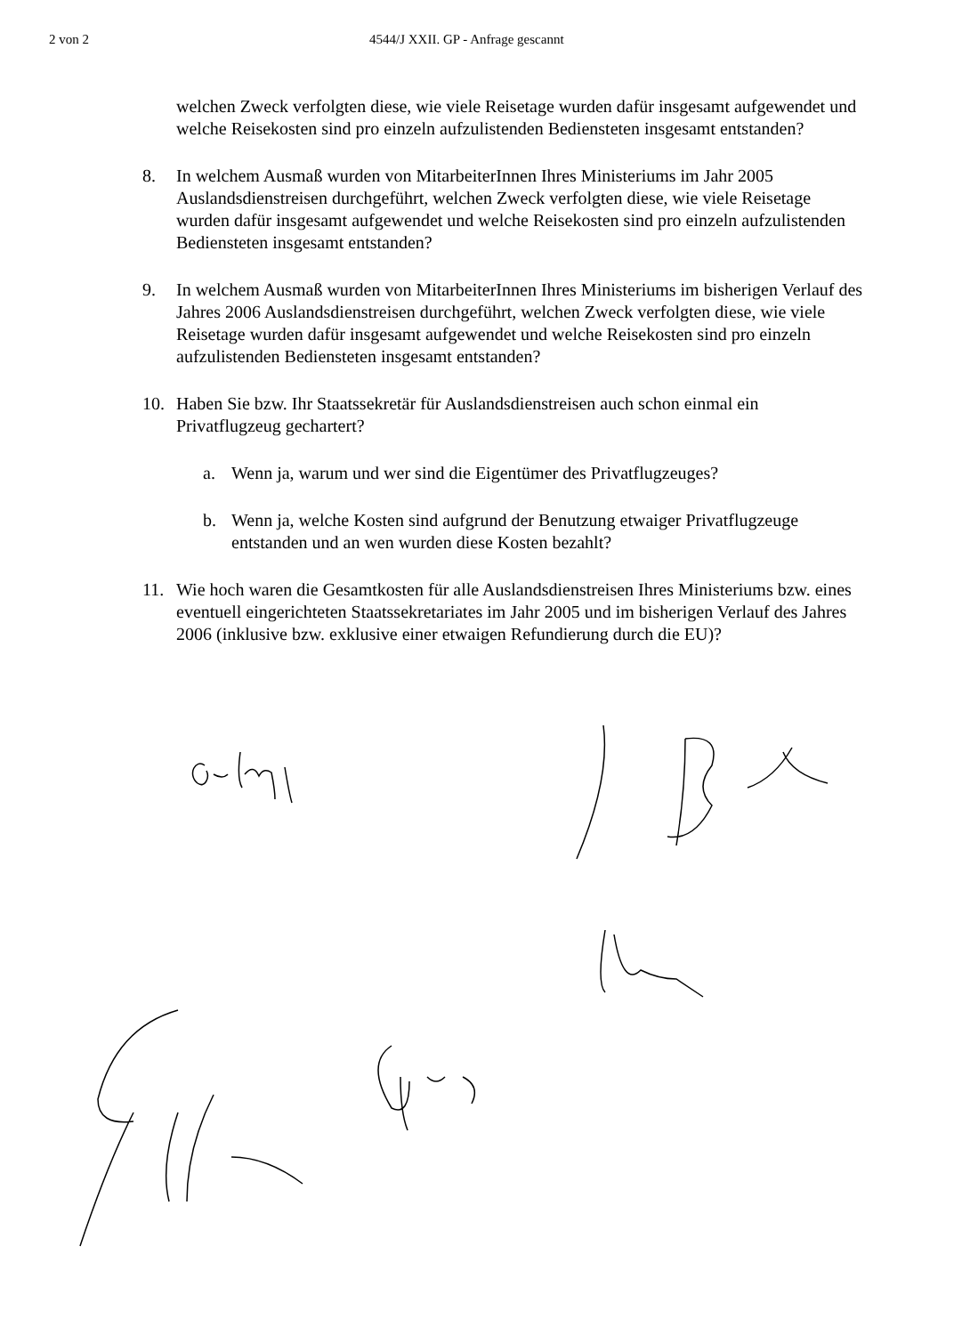2 von 2 4544/J XXII. GP - Anfrage gescannt
welchen Zweck verfolgten diese, wie viele Reisetage wurden dafür insgesamt aufgewendet und welche Reisekosten sind pro einzeln aufzulistenden Bediensteten insgesamt entstanden?
8. In welchem Ausmaß wurden von MitarbeiterInnen Ihres Ministeriums im Jahr 2005 Auslandsdienstreisen durchgeführt, welchen Zweck verfolgten diese, wie viele Reisetage wurden dafür insgesamt aufgewendet und welche Reisekosten sind pro einzeln aufzulistenden Bediensteten insgesamt entstanden?
9. In welchem Ausmaß wurden von MitarbeiterInnen Ihres Ministeriums im bisherigen Verlauf des Jahres 2006 Auslandsdienstreisen durchgeführt, welchen Zweck verfolgten diese, wie viele Reisetage wurden dafür insgesamt aufgewendet und welche Reisekosten sind pro einzeln aufzulistenden Bediensteten insgesamt entstanden?
10. Haben Sie bzw. Ihr Staatssekretär für Auslandsdienstreisen auch schon einmal ein Privatflugzeug gechartert?
a. Wenn ja, warum und wer sind die Eigentümer des Privatflugzeuges?
b. Wenn ja, welche Kosten sind aufgrund der Benutzung etwaiger Privatflugzeuge entstanden und an wen wurden diese Kosten bezahlt?
11. Wie hoch waren die Gesamtkosten für alle Auslandsdienstreisen Ihres Ministeriums bzw. eines eventuell eingerichteten Staatssekretariates im Jahr 2005 und im bisherigen Verlauf des Jahres 2006 (inklusive bzw. exklusive einer etwaigen Refundierung durch die EU)?